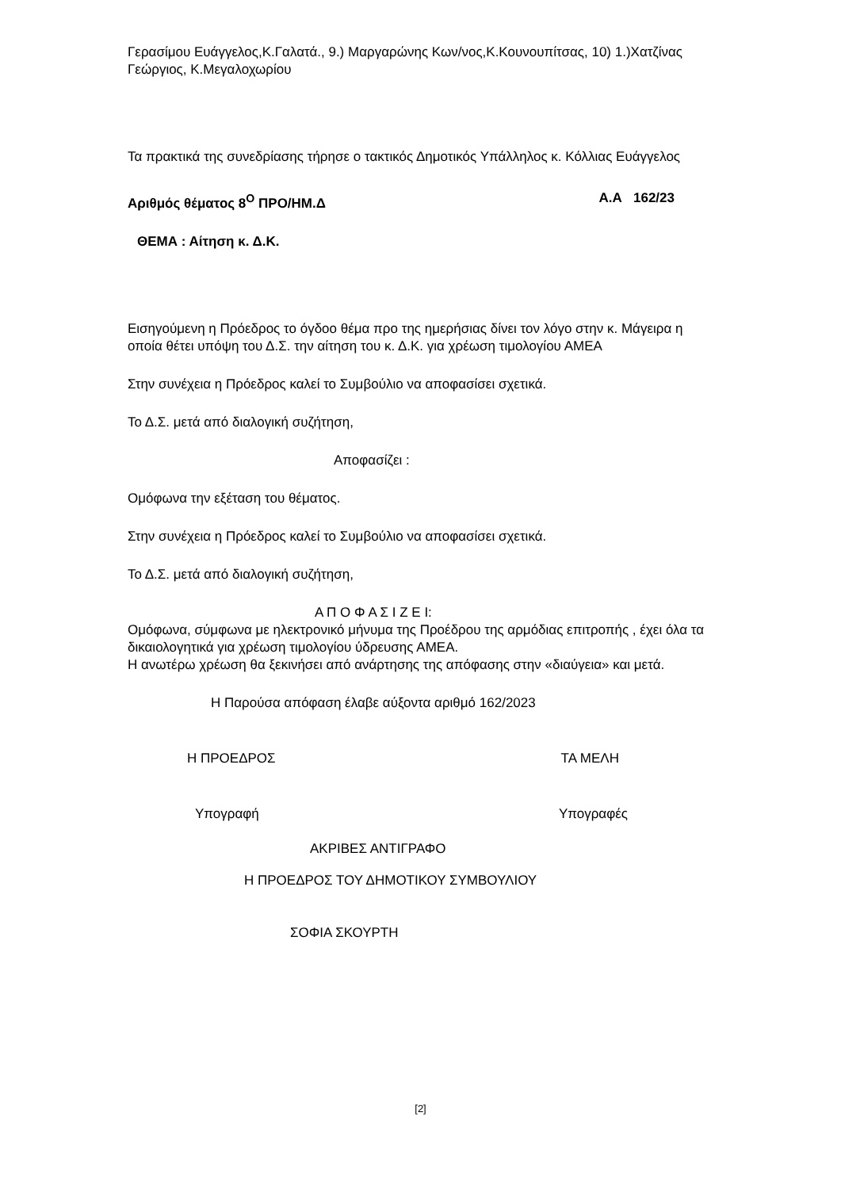Γερασίμου Ευάγγελος,Κ.Γαλατά., 9.) Μαργαρώνης Κων/νος,Κ.Κουνουπίτσας, 10) 1.)Χατζίνας Γεώργιος, Κ.Μεγαλοχωρίου
Τα πρακτικά της συνεδρίασης τήρησε ο τακτικός Δημοτικός Υπάλληλος κ. Κόλλιας Ευάγγελος
Αριθμός θέματος 8<sup>Ο</sup> ΠΡΟ/ΗΜ.Δ Α.Α 162/23
ΘΕΜΑ : Αίτηση κ. Δ.Κ.
Εισηγούμενη η Πρόεδρος το όγδοο θέμα προ της ημερήσιας δίνει τον λόγο στην κ. Μάγειρα η οποία θέτει υπόψη του Δ.Σ. την αίτηση του κ. Δ.Κ. για χρέωση τιμολογίου ΑΜΕΑ
Στην συνέχεια η Πρόεδρος καλεί το Συμβούλιο να αποφασίσει σχετικά.
Το Δ.Σ. μετά από διαλογική συζήτηση,
Αποφασίζει :
Ομόφωνα την εξέταση του θέματος.
Στην συνέχεια η Πρόεδρος καλεί το Συμβούλιο να αποφασίσει σχετικά.
Το Δ.Σ. μετά από διαλογική συζήτηση,
Α Π Ο Φ Α Σ Ι Ζ Ε Ι:
Ομόφωνα, σύμφωνα με ηλεκτρονικό μήνυμα της Προέδρου της αρμόδιας επιτροπής , έχει όλα τα δικαιολογητικά για χρέωση τιμολογίου ύδρευσης ΑΜΕΑ.
Η ανωτέρω χρέωση θα ξεκινήσει από ανάρτησης της απόφασης στην «διαύγεια» και μετά.
Η Παρούσα απόφαση έλαβε αύξοντα αριθμό 162/2023
Η ΠΡΟΕΔΡΟΣ ΤΑ ΜΕΛΗ
Υπογραφή Υπογραφές
ΑΚΡΙΒΕΣ ΑΝΤΙΓΡΑΦΟ
Η ΠΡΟΕΔΡΟΣ ΤΟΥ ΔΗΜΟΤΙΚΟΥ ΣΥΜΒΟΥΛΙΟΥ
ΣΟΦΙΑ ΣΚΟΥΡΤΗ
[2]